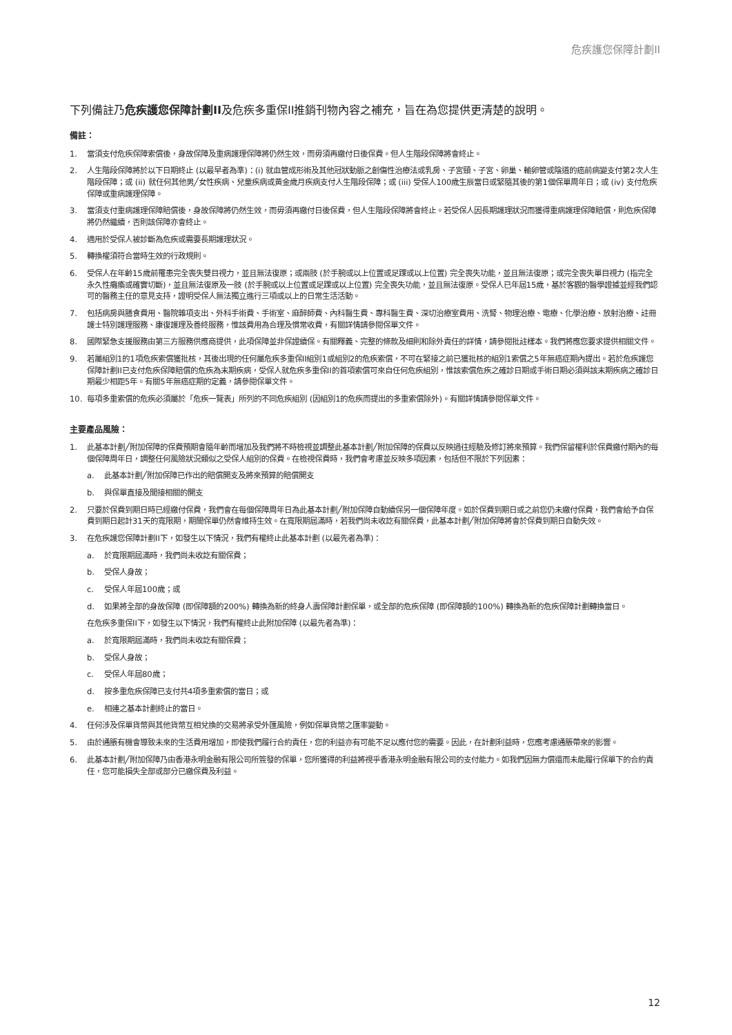危疾護您保障計劃II
下列備註乃危疾護您保障計劃II及危疾多重保II推銷刊物內容之補充，旨在為您提供更清楚的說明。
備註：
1. 當須支付危疾保障索償後，身故保障及重病護理保障將仍然生效，而毋須再繳付日後保費。但人生階段保障將會終止。
2. 人生階段保障將於以下日期終止 (以最早者為準)：(i) 就血管成形術及其他冠狀動脈之創傷性治療法或乳房、子宮頸、子宮、卵巢、輸卵管或陰道的癌前病變支付第2次人生階段保障；或 (ii) 就任何其他男╱女性疾病、兒童疾病或黃金歲月疾病支付人生階段保障；或 (iii) 受保人100歲生辰當日或緊隨其後的第1個保單周年日；或 (iv) 支付危疾保障或重病護理保障。
3. 當須支付重病護理保障賠償後，身故保障將仍然生效，而毋須再繳付日後保費，但人生階段保障將會終止。若受保人因長期護理狀況而獲得重病護理保障賠償，則危疾保障將仍然繼續，否則該保障亦會終止。
4. 適用於受保人被診斷為危疾或需要長期護理狀況。
5. 轉換權須符合當時生效的行政規則。
6. 受保人在年齡15歲前罹患完全喪失雙目視力，並且無法復原；或兩肢 (於手腕或以上位置或足踝或以上位置) 完全喪失功能，並且無法復原；或完全喪失單目視力 (指完全永久性癱瘓或確實切斷)，並且無法復原及一肢 (於手腕或以上位置或足踝或以上位置) 完全喪失功能，並且無法復原。受保人已年屆15歲，基於客觀的醫學證據並經我們認可的醫務主任的意見支持，證明受保人無法獨立進行三項或以上的日常生活活動。
7. 包括病房與膳食費用、醫院雜項支出、外科手術費、手術室、麻醉師費、內科醫生費、專科醫生費、深切治療室費用、洗腎、物理治療、電療、化學治療、放射治療、註冊護士特別護理服務、康復護理及善終服務，惟該費用為合理及慣常收費，有關詳情請參閱保單文件。
8. 國際緊急支援服務由第三方服務供應商提供，此項保障並非保證續保。有關釋義、完整的條款及細則和除外責任的詳情，請參閱批註樣本。我們將應您要求提供相關文件。
9. 若屬組別1的1項危疾索償獲批核，其後出現的任何屬危疾多重保II組別1或組別2的危疾索償，不可在緊接之前已獲批核的組別1索償之5年無癌症期內提出。若於危疾護您保障計劃II已支付危疾保障賠償的危疾為末期疾病，受保人就危疾多重保II的首項索償可來自任何危疾組別，惟該索償危疾之確診日期或手術日期必須與該末期疾病之確診日期最少相距5年。有關5年無癌症期的定義，請參閱保單文件。
10. 每項多重索償的危疾必須屬於「危疾一覽表」所列的不同危疾組別 (因組別1的危疾而提出的多重索償除外)。有關詳情請參閱保單文件。
主要產品風險：
1. 此基本計劃╱附加保障的保費預期會隨年齡而增加及我們將不時檢視並調整此基本計劃╱附加保障的保費以反映過往經驗及修訂將來預算。我們保留權利於保費繳付期內的每個保障周年日，調整任何風險狀況類似之受保人組別的保費。在檢視保費時，我們會考慮並反映多項因素，包括但不限於下列因素：
a. 此基本計劃╱附加保障已作出的賠償開支及將來預算的賠償開支
b. 與保單直接及間接相關的開支
2. 只要於保費到期日時已經繳付保費，我們會在每個保障周年日為此基本計劃╱附加保障自動續保另一個保障年度。如於保費到期日或之前您仍未繳付保費，我們會給予自保費到期日起計31天的寬限期，期間保單仍然會維持生效。在寬限期屆滿時，若我們尚未收訖有關保費，此基本計劃╱附加保障將會於保費到期日自動失效。
3. 在危疾護您保障計劃II下，如發生以下情況，我們有權終止此基本計劃 (以最先者為準)：
a. 於寬限期屆滿時，我們尚未收訖有關保費；
b. 受保人身故；
c. 受保人年屆100歲；或
d. 如果將全部的身故保障 (即保障額的200%) 轉換為新的終身人壽保障計劃保單，或全部的危疾保障 (即保障額的100%) 轉換為新的危疾保障計劃轉換當日。
在危疾多重保II下，如發生以下情況，我們有權終止此附加保障 (以最先者為準)：
a. 於寬限期屆滿時，我們尚未收訖有關保費；
b. 受保人身故；
c. 受保人年屆80歲；
d. 按多重危疾保障已支付共4項多重索償的當日；或
e. 相連之基本計劃終止的當日。
4. 任何涉及保單貨幣與其他貨幣互相兌換的交易將承受外匯風險，例如保單貨幣之匯率變動。
5. 由於通脹有機會導致未來的生活費用增加，即使我們履行合約責任，您的利益亦有可能不足以應付您的需要。因此，在計劃利益時，您應考慮通脹帶來的影響。
6. 此基本計劃╱附加保障乃由香港永明金融有限公司所簽發的保單，您所獲得的利益將視乎香港永明金融有限公司的支付能力。如我們因無力償還而未能履行保單下的合約責任，您可能損失全部或部分已繳保費及利益。
12